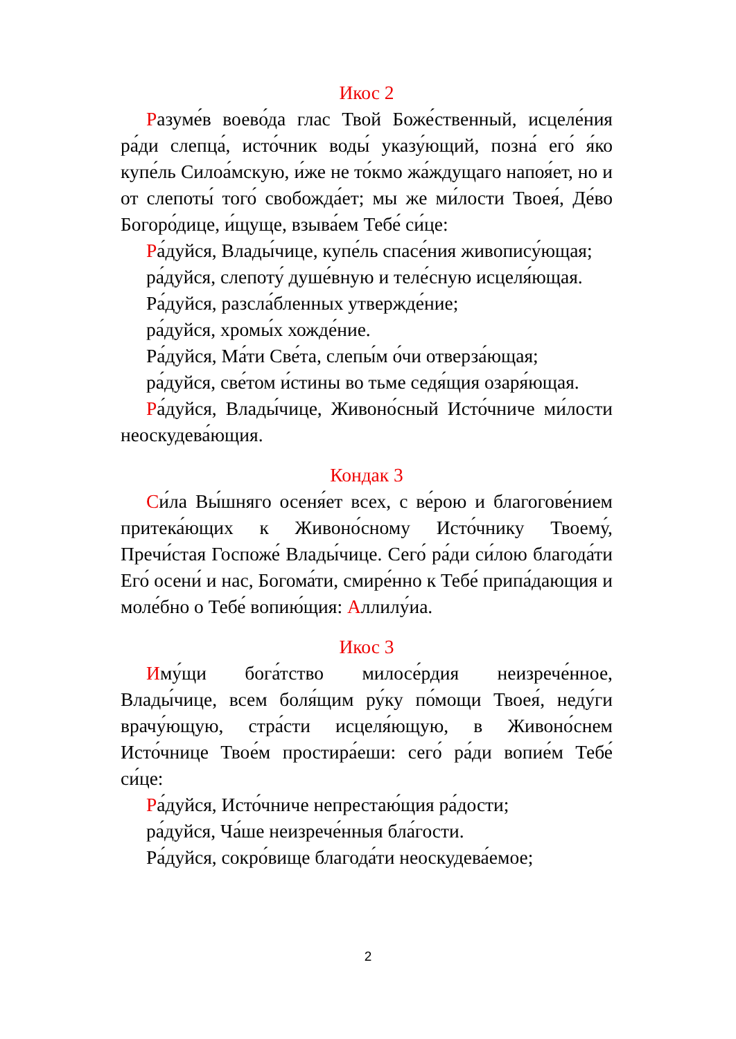Икос 2
Разуме́в воево́да глас Твой Боже́ственный, исцеле́ния ра́ди слепца́, исто́чник воды́ указу́ющий, позна́ его́ я́ко купе́ль Силоа́мскую, и́же не то́кмо жа́ждущаго напоя́ет, но и от слепоты́ того́ свобожда́ет; мы же ми́лости Твоея́, Де́во Богоро́дице, и́щуще, взыва́ем Тебе́ си́це:
Ра́дуйся, Влады́чице, купе́ль спасе́ния живопису́ющая;
ра́дуйся, слепоту́ душе́вную и теле́сную исцеля́ющая.
Ра́дуйся, разсла́бленных утвержде́ние;
ра́дуйся, хромы́х хожде́ние.
Ра́дуйся, Ма́ти Све́та, слепы́м о́чи отверза́ющая;
ра́дуйся, све́том и́стины во тьме седя́щия озаря́ющая.
Ра́дуйся, Влады́чице, Живоно́сный Исто́чниче ми́лости неоскудева́ющия.
Кондак 3
Си́ла Вы́шняго осеня́ет всех, с ве́рою и благогове́нием притека́ющих к Живоно́сному Исто́чнику Твоему́, Пречи́стая Госпоже́ Влады́чице. Сего́ ра́ди си́лою благода́ти Его́ осени́ и нас, Богома́ти, смире́нно к Тебе́ припа́дающия и моле́бно о Тебе́ вопию́щия: Аллилу́иа.
Икос 3
Иму́щи бога́тство милосе́рдия неизрече́нное, Влады́чице, всем боля́щим ру́ку по́мощи Твоея́, неду́ги врачу́ющую, стра́сти исцеля́ющую, в Живоно́снем Исто́чнице Твое́м простира́еши: сего́ ра́ди вопие́м Тебе́ си́це:
Ра́дуйся, Исто́чниче непрестаю́щия ра́дости;
ра́дуйся, Ча́ше неизрече́нныя бла́гости.
Ра́дуйся, сокро́вище благода́ти неоскудева́емое;
2